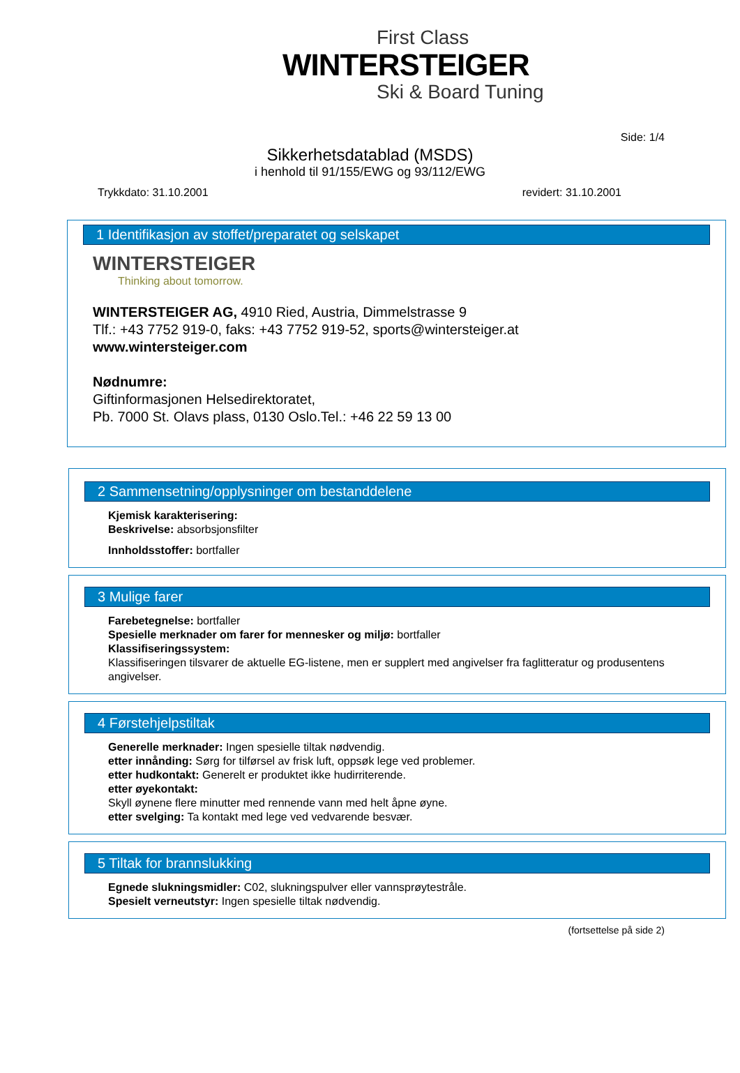First Class
WINTERSTEIGER
Ski & Board Tuning
Side: 1/4
Sikkerhetsdatablad (MSDS)
i henhold til 91/155/EWG og 93/112/EWG
Trykkdato: 31.10.2001 revidert: 31.10.2001
1 Identifikasjon av stoffet/preparatet og selskapet
WINTERSTEIGER
Thinking about tomorrow.
WINTERSTEIGER AG, 4910 Ried, Austria, Dimmelstrasse 9
Tlf.: +43 7752 919-0, faks: +43 7752 919-52, sports@wintersteiger.at
www.wintersteiger.com
Nødnumre:
Giftinformasjonen Helsedirektoratet,
Pb. 7000 St. Olavs plass, 0130 Oslo.Tel.: +46 22 59 13 00
2 Sammensetning/opplysninger om bestanddelene
Kjemisk karakterisering:
Beskrivelse: absorbsjonsfilter
Innholdsstoffer: bortfaller
3 Mulige farer
Farebetegnelse: bortfaller
Spesielle merknader om farer for mennesker og miljø: bortfaller
Klassifiseringssystem:
Klassifiseringen tilsvarer de aktuelle EG-listene, men er supplert med angivelser fra faglitteratur og produsentens angivelser.
4 Førstehjelpstiltak
Generelle merknader: Ingen spesielle tiltak nødvendig.
etter innånding: Sørg for tilførsel av frisk luft, oppsøk lege ved problemer.
etter hudkontakt: Generelt er produktet ikke hudirriterende.
etter øyekontakt:
Skyll øynene flere minutter med rennende vann med helt åpne øyne.
etter svelging: Ta kontakt med lege ved vedvarende besvær.
5 Tiltak for brannslukking
Egnede slukningsmidler: C02, slukningspulver eller vannsprøytestråle.
Spesielt verneutstyr: Ingen spesielle tiltak nødvendig.
(fortsettelse på side 2)